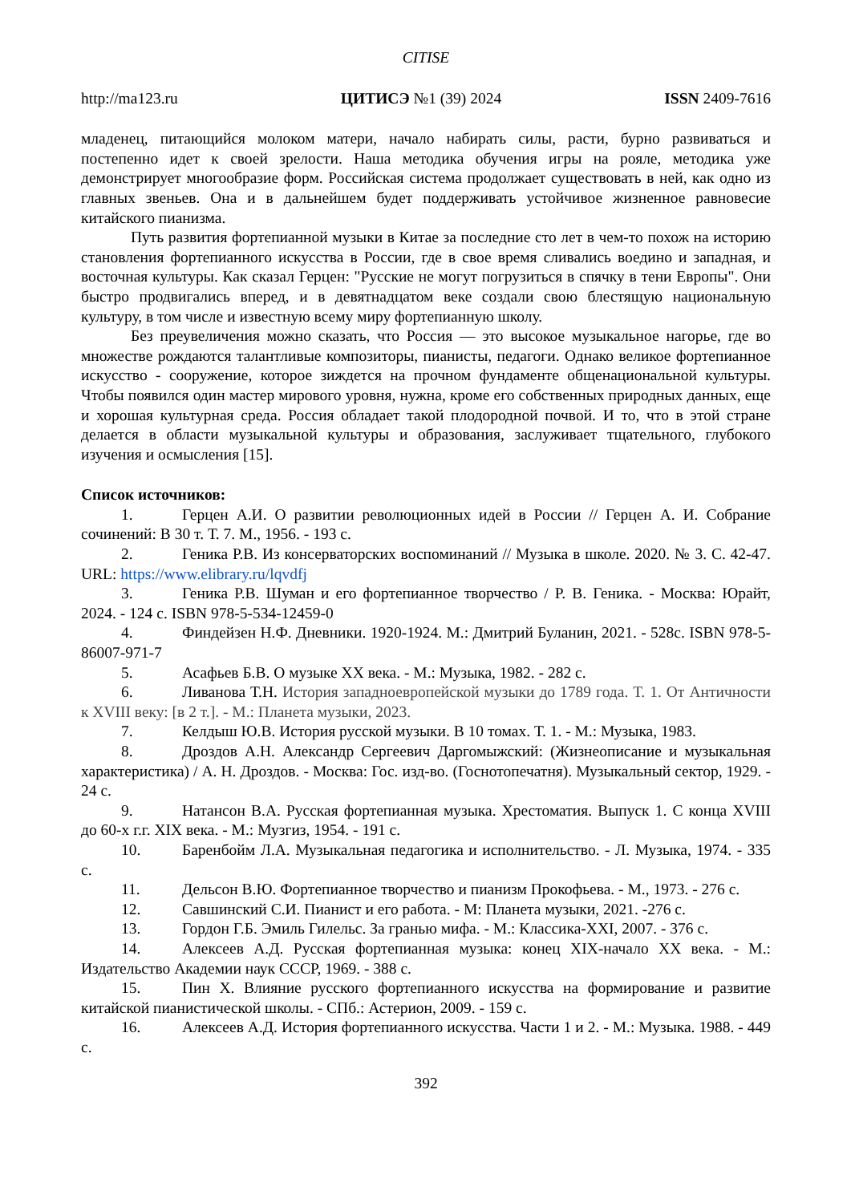CITISE
http://ma123.ru ЦИТИСЭ №1 (39) 2024 ISSN 2409-7616
младенец, питающийся молоком матери, начало набирать силы, расти, бурно развиваться и постепенно идет к своей зрелости. Наша методика обучения игры на рояле, методика уже демонстрирует многообразие форм. Российская система продолжает существовать в ней, как одно из главных звеньев. Она и в дальнейшем будет поддерживать устойчивое жизненное равновесие китайского пианизма.
Путь развития фортепианной музыки в Китае за последние сто лет в чем-то похож на историю становления фортепианного искусства в России, где в свое время сливались воедино и западная, и восточная культуры. Как сказал Герцен: "Русские не могут погрузиться в спячку в тени Европы". Они быстро продвигались вперед, и в девятнадцатом веке создали свою блестящую национальную культуру, в том числе и известную всему миру фортепианную школу.
Без преувеличения можно сказать, что Россия — это высокое музыкальное нагорье, где во множестве рождаются талантливые композиторы, пианисты, педагоги. Однако великое фортепианное искусство - сооружение, которое зиждется на прочном фундаменте общенациональной культуры. Чтобы появился один мастер мирового уровня, нужна, кроме его собственных природных данных, еще и хорошая культурная среда. Россия обладает такой плодородной почвой. И то, что в этой стране делается в области музыкальной культуры и образования, заслуживает тщательного, глубокого изучения и осмысления [15].
Список источников:
1. Герцен А.И. О развитии революционных идей в России // Герцен А. И. Собрание сочинений: В 30 т. Т. 7. М., 1956. - 193 с.
2. Геника Р.В. Из консерваторских воспоминаний // Музыка в школе. 2020. № 3. С. 42-47. URL: https://www.elibrary.ru/lqvdfj
3. Геника Р.В. Шуман и его фортепианное творчество / Р. В. Геника. - Москва: Юрайт, 2024. - 124 с. ISBN 978-5-534-12459-0
4. Финдейзен Н.Ф. Дневники. 1920-1924. М.: Дмитрий Буланин, 2021. - 528с. ISBN 978-5-86007-971-7
5. Асафьев Б.В. О музыке XX века. - М.: Музыка, 1982. - 282 с.
6. Ливанова Т.Н. История западноевропейской музыки до 1789 года. Т. 1. От Античности к XVIII веку: [в 2 т.]. - М.: Планета музыки, 2023.
7. Келдыш Ю.В. История русской музыки. В 10 томах. Т. 1. - М.: Музыка, 1983.
8. Дроздов А.Н. Александр Сергеевич Даргомыжский: (Жизнеописание и музыкальная характеристика) / А. Н. Дроздов. - Москва: Гос. изд-во. (Госнотопечатня). Музыкальный сектор, 1929. - 24 с.
9. Натансон В.А. Русская фортепианная музыка. Хрестоматия. Выпуск 1. С конца XVIII до 60-х г.г. XIX века. - М.: Музгиз, 1954. - 191 с.
10. Баренбойм Л.А. Музыкальная педагогика и исполнительство. - Л. Музыка, 1974. - 335 с.
11. Дельсон В.Ю. Фортепианное творчество и пианизм Прокофьева. - М., 1973. - 276 с.
12. Савшинский С.И. Пианист и его работа. - М: Планета музыки, 2021. -276 с.
13. Гордон Г.Б. Эмиль Гилельс. За гранью мифа. - М.: Классика-XXI, 2007. - 376 с.
14. Алексеев А.Д. Русская фортепианная музыка: конец XIX-начало XX века. - М.: Издательство Академии наук СССР, 1969. - 388 с.
15. Пин Х. Влияние русского фортепианного искусства на формирование и развитие китайской пианистической школы. - СПб.: Астерион, 2009. - 159 с.
16. Алексеев А.Д. История фортепианного искусства. Части 1 и 2. - М.: Музыка. 1988. - 449 с.
392